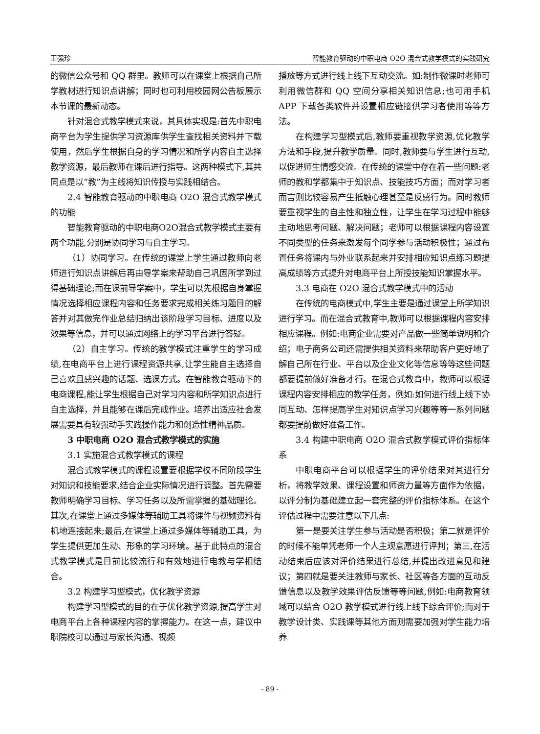王强珍 智能教育驱动的中职电商 O2O 混合式教学模式的实践研究
的微信公众号和 QQ 群里。教师可以在课堂上根据自己所学教材进行知识点讲解；同时也可利用校园网公告板展示本节课的最新动态。
针对混合式教学模式来说，其具体实现是:首先中职电商平台为学生提供学习资源库供学生查找相关资料并下载使用，然后学生根据自身的学习情况和所学内容自主选择教学资源，最后教师在课后进行指导。这两种模式下,其共同点是以“教”为主线将知识传授与实践相结合。
2.4 智能教育驱动的中职电商 O2O 混合式教学模式的功能
智能教育驱动的中职电商O2O混合式教学模式主要有两个功能,分别是协同学习与自主学习。
（1）协同学习。在传统的课堂上学生通过教师向老师进行知识点讲解后再由导学案来帮助自己巩固所学到过得基础理论;而在课前导学案中，学生可以先根据自身掌握情况选择相应课程内容和任务要求完成相关练习题目的解答并对其做完作业总结归纳出该阶段学习目标、进度以及效果等信息，并可以通过网络上的学习平台进行答疑。
（2）自主学习。传统的教学模式注重学生的学习成绩,在电商平台上进行课程资源共享,让学生能自主选择自己喜欢且感兴趣的话题、选课方式。在智能教育驱动下的电商课程,能让学生根据自己对学习内容和所学知识点进行自主选择，并且能够在课后完成作业。培养出适应社会发展需要具有较强动手实践操作能力和创造性精神品质。
3 中职电商 O2O 混合式教学模式的实施
3.1 实施混合式教学模式的课程
混合式教学模式的课程设置要根据学校不同阶段学生对知识和技能要求,结合企业实际情况进行调整。首先需要教师明确学习目标、学习任务以及所需掌握的基础理论。其次,在课堂上通过多媒体等辅助工具将课件与视频资料有机地连接起来;最后,在课堂上通过多媒体等辅助工具，为学生提供更加生动、形象的学习环境。基于此特点的混合式教学模式是目前比较流行和有效地进行电教与学相结合。
3.2 构建学习型模式，优化教学资源
构建学习型模式的目的在于优化教学资源,提高学生对电商平台上各种课程内容的掌握能力。在这一点，建议中职院校可以通过与家长沟通、视频
播放等方式进行线上线下互动交流。如:制作微课时老师可利用微信群和 QQ 空间分享相关知识信息;也可用手机 APP 下载各类软件并设置相应链接供学习者使用等等方法。
在构建学习型模式后,教师要重视教学资源,优化教学方法和手段,提升教学质量。同时,教师要与学生进行互动,以促进师生情感交流。在传统的课堂中存在着一些问题:老师的教和学都集中于知识点、技能技巧方面；而对学习者而言则比较容易产生抵触心理甚至是反感行为。同时教师要重视学生的自主性和独立性，让学生在学习过程中能够主动地思考问题、解决问题；老师可以根据课程内容设置不同类型的任务来激发每个同学参与活动积极性；通过布置任务将课内与外业联系起来并安排相应知识点练习题提高成绩等方式提升对电商平台上所授技能知识掌握水平。
3.3 电商在 O2O 混合式教学模式中的活动
在传统的电商模式中,学生主要是通过课堂上所学知识进行学习。而在混合式教育中,教师可以根据课程内容安排相应课程。例如:电商企业需要对产品做一些简单说明和介绍；电子商务公司还需提供相关资料来帮助客户更好地了解自己所在行业、平台以及企业文化等信息等等这些问题都要提前做好准备才行。在混合式教育中，教师可以根据课程内容安排相应的教学任务，例如:如何进行线上线下协同互动、怎样提高学生对知识点学习兴趣等等一系列问题都要提前做好准备工作。
3.4 构建中职电商 O2O 混合式教学模式评价指标体系
中职电商平台可以根据学生的评价结果对其进行分析，将教学效果、课程设置和师资力量等方面作为依据，以评分制为基础建立起一套完整的评价指标体系。在这个评估过程中需要注意以下几点:
第一是要关注学生参与活动是否积极；第二就是评价的时候不能单凭老师一个人主观意愿进行评判；第三,在活动结束后应该对评价结果进行总结,并提出改进意见和建议；第四就是要关注教师与家长、社区等各方面的互动反馈信息以及教学效果评估反馈等等问题,例如:电商教育领域可以结合 O2O 教学模式进行线上线下综合评价;而对于教学设计类、实践课等其他方面则需要加强对学生能力培养
- 89 -